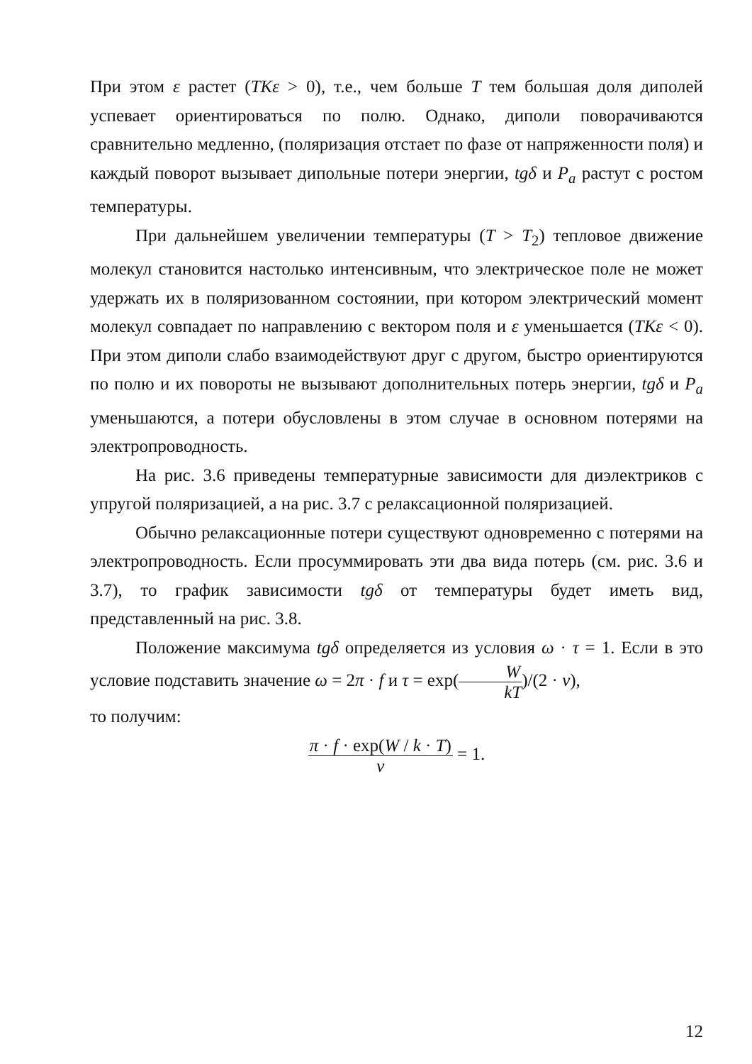При этом ε растет (TKε > 0), т.е., чем больше T тем большая доля диполей успевает ориентироваться по полю. Однако, диполи поворачиваются сравнительно медленно, (поляризация отстает по фазе от напряженности поля) и каждый поворот вызывает дипольные потери энергии, tgδ и P<sub>a</sub> растут с ростом температуры.
При дальнейшем увеличении температуры (T > T<sub>2</sub>) тепловое движение молекул становится настолько интенсивным, что электрическое поле не может удержать их в поляризованном состоянии, при котором электрический момент молекул совпадает по направлению с вектором поля и ε уменьшается (TKε < 0). При этом диполи слабо взаимодействуют друг с другом, быстро ориентируются по полю и их повороты не вызывают дополнительных потерь энергии, tgδ и P<sub>a</sub> уменьшаются, а потери обусловлены в этом случае в основном потерями на электропроводность.
На рис. 3.6 приведены температурные зависимости для диэлектриков с упругой поляризацией, а на рис. 3.7 с релаксационной поляризацией.
Обычно релаксационные потери существуют одновременно с потерями на электропроводность. Если просуммировать эти два вида потерь (см. рис. 3.6 и 3.7), то график зависимости tgδ от температуры будет иметь вид, представленный на рис. 3.8.
Положение максимума tgδ определяется из условия ω · τ = 1. Если в это условие подставить значение ω = 2π · f и τ = exp(W kT)/(2 · ν),
то получим:
π · f · exp(W / k · T) ν = 1.
12